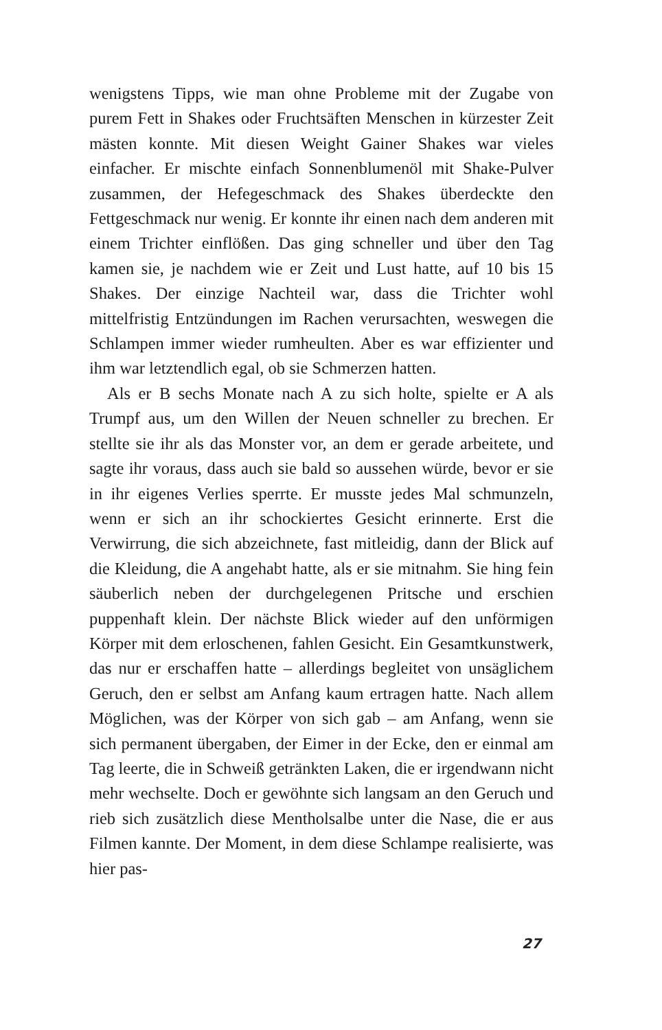wenigstens Tipps, wie man ohne Probleme mit der Zugabe von purem Fett in Shakes oder Fruchtsäften Menschen in kürzester Zeit mästen konnte. Mit diesen Weight Gainer Shakes war vieles einfacher. Er mischte einfach Sonnenblumenöl mit Shake-Pulver zusammen, der Hefegeschmack des Shakes überdeckte den Fettgeschmack nur wenig. Er konnte ihr einen nach dem anderen mit einem Trichter einflößen. Das ging schneller und über den Tag kamen sie, je nachdem wie er Zeit und Lust hatte, auf 10 bis 15 Shakes. Der einzige Nachteil war, dass die Trichter wohl mittelfristig Entzündungen im Rachen verursachten, weswegen die Schlampen immer wieder rumheulten. Aber es war effizienter und ihm war letztendlich egal, ob sie Schmerzen hatten.
Als er B sechs Monate nach A zu sich holte, spielte er A als Trumpf aus, um den Willen der Neuen schneller zu brechen. Er stellte sie ihr als das Monster vor, an dem er gerade arbeitete, und sagte ihr voraus, dass auch sie bald so aussehen würde, bevor er sie in ihr eigenes Verlies sperrte. Er musste jedes Mal schmunzeln, wenn er sich an ihr schockiertes Gesicht erinnerte. Erst die Verwirrung, die sich abzeichnete, fast mitleidig, dann der Blick auf die Kleidung, die A angehabt hatte, als er sie mitnahm. Sie hing fein säuberlich neben der durchgelegenen Pritsche und erschien puppenhaft klein. Der nächste Blick wieder auf den unförmigen Körper mit dem erloschenen, fahlen Gesicht. Ein Gesamtkunstwerk, das nur er erschaffen hatte – allerdings begleitet von unsäglichem Geruch, den er selbst am Anfang kaum ertragen hatte. Nach allem Möglichen, was der Körper von sich gab – am Anfang, wenn sie sich permanent übergaben, der Eimer in der Ecke, den er einmal am Tag leerte, die in Schweiß getränkten Laken, die er irgendwann nicht mehr wechselte. Doch er gewöhnte sich langsam an den Geruch und rieb sich zusätzlich diese Mentholsalbe unter die Nase, die er aus Filmen kannte. Der Moment, in dem diese Schlampe realisierte, was hier pas-
27